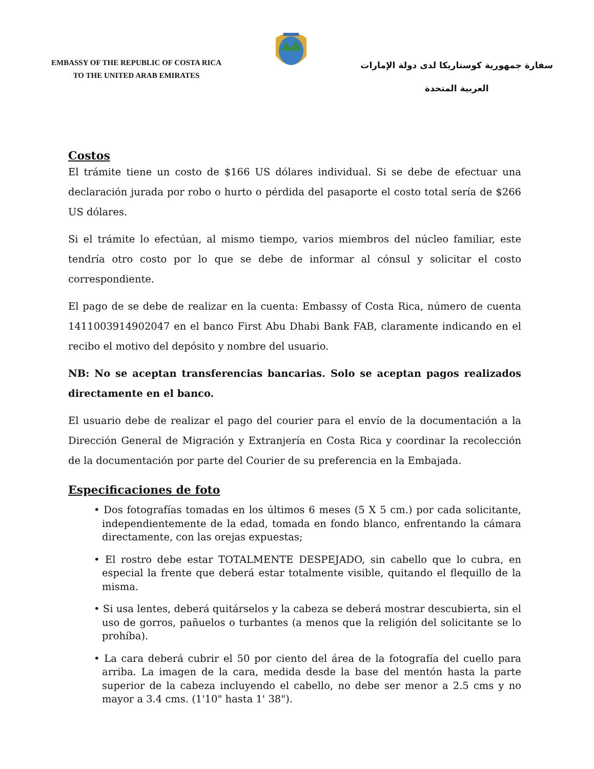EMBASSY OF THE REPUBLIC OF COSTA RICA
TO THE UNITED ARAB EMIRATES
سفارة جمهورية كوستاريكا لدى دولة الإمارات
العربية المتحدة
Costos
El trámite tiene un costo de $166 US dólares individual. Si se debe de efectuar una declaración jurada por robo o hurto o pérdida del pasaporte el costo total sería de $266 US dólares.
Si el trámite lo efectúan, al mismo tiempo, varios miembros del núcleo familiar, este tendría otro costo por lo que se debe de informar al cónsul y solicitar el costo correspondiente.
El pago de se debe de realizar en la cuenta: Embassy of Costa Rica, número de cuenta 1411003914902047 en el banco First Abu Dhabi Bank FAB, claramente indicando en el recibo el motivo del depósito y nombre del usuario.
NB: No se aceptan transferencias bancarias. Solo se aceptan pagos realizados directamente en el banco.
El usuario debe de realizar el pago del courier para el envío de la documentación a la Dirección General de Migración y Extranjería en Costa Rica y coordinar la recolección de la documentación por parte del Courier de su preferencia en la Embajada.
Especificaciones de foto
• Dos fotografías tomadas en los últimos 6 meses (5 X 5 cm.) por cada solicitante, independientemente de la edad, tomada en fondo blanco, enfrentando la cámara directamente, con las orejas expuestas;
• El rostro debe estar TOTALMENTE DESPEJADO, sin cabello que lo cubra, en especial la frente que deberá estar totalmente visible, quitando el flequillo de la misma.
• Si usa lentes, deberá quitárselos y la cabeza se deberá mostrar descubierta, sin el uso de gorros, pañuelos o turbantes (a menos que la religión del solicitante se lo prohíba).
• La cara deberá cubrir el 50 por ciento del área de la fotografía del cuello para arriba. La imagen de la cara, medida desde la base del mentón hasta la parte superior de la cabeza incluyendo el cabello, no debe ser menor a 2.5 cms y no mayor a 3.4 cms. (1'10" hasta 1' 38").